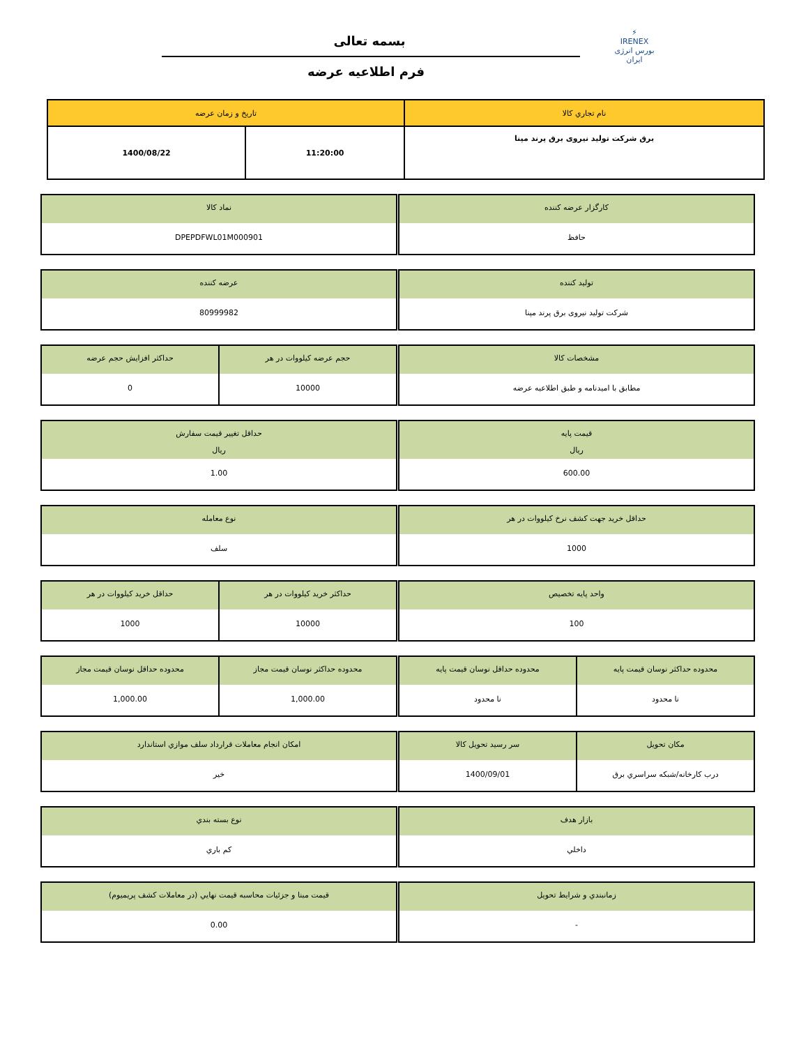⚡
IRENEX
بورس انرژی ایران
بسمه تعالی
فرم اطلاعیه عرضه
| نام تجاري کالا | تاريخ و زمان عرضه | |
| برق شرکت تولید نیروی برق پرند مپنا | 11:20:00 | 1400/08/22 |
کارگزار عرضه کننده
حافظ
نماد کالا
DPEPDFWL01M000901
تولید کننده
شرکت تولید نیروی برق پرند مپنا
عرضه کننده
80999982
مشخصات کالا
مطابق با امیدنامه و طبق اطلاعیه عرضه
حجم عرضه کیلووات در هر
10000
حداکثر افزايش حجم عرضه
0
قيمت پايه
ريال
600.00
حداقل تغيير قيمت سفارش
ريال
1.00
حداقل خريد جهت کشف نرخ کیلووات در هر
1000
نوع معامله
سلف
واحد پايه تخصيص
100
حداکثر خريد کیلووات در هر
10000
حداقل خريد کیلووات در هر
1000
محدوده حداکثر نوسان قيمت پايه
نا محدود
محدوده حداقل نوسان قيمت پايه
نا محدود
محدوده حداکثر نوسان قيمت مجاز
1,000.00
محدوده حداقل نوسان قيمت مجاز
1,000.00
مکان تحويل
درب کارخانه/شبکه سراسري برق
سر رسيد تحويل کالا
1400/09/01
امکان انجام معاملات قرارداد سلف موازي استاندارد
خير
بازار هدف
داخلي
نوع بسته بندي
کم باري
زمانبندي و شرايط تحويل
-
قيمت مبنا و جزئيات محاسبه قيمت نهايي (در معاملات کشف پريميوم)
0.00